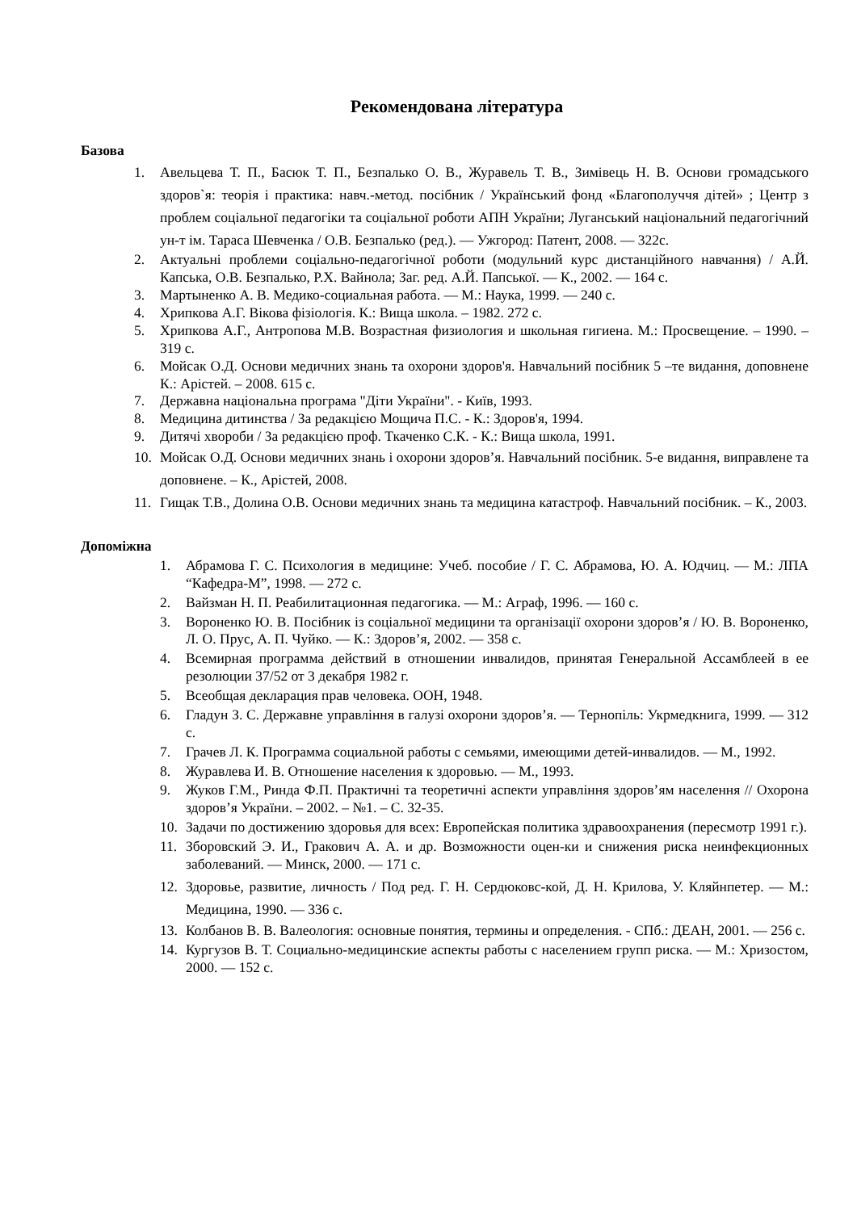Рекомендована література
Базова
1. Авельцева Т. П., Басюк Т. П., Безпалько О. В., Журавель Т. В., Зимівець Н. В. Основи громадського здоров`я: теорія і практика: навч.-метод. посібник / Український фонд «Благополуччя дітей» ; Центр з проблем соціальної педагогіки та соціальної роботи АПН України; Луганський національний педагогічний ун-т ім. Тараса Шевченка / О.В. Безпалько (ред.). — Ужгород: Патент, 2008. — 322с.
2. Актуальні проблеми соціально-педагогічної роботи (модульний курс дистанційного навчання) / А.Й. Капська, О.В. Безпалько, Р.Х. Вайнола; Заг. ред. А.Й. Папської. — К., 2002. — 164 с.
3. Мартыненко А. В. Медико-социальная работа. — М.: Наука, 1999. — 240 с.
4. Хрипкова А.Г. Вікова фізіологія. К.: Вища школа. – 1982. 272 с.
5. Хрипкова А.Г., Антропова М.В. Возрастная физиология и школьная гигиена. М.: Просвещение. – 1990. – 319 с.
6. Мойсак О.Д. Основи медичних знань та охорони здоров'я. Навчальний посібник 5 –те видання, доповнене К.: Арістей. – 2008. 615 с.
7. Державна національна програма "Діти України". - Київ, 1993.
8. Медицина дитинства / За редакцією Мощича П.С. - К.: Здоров'я, 1994.
9. Дитячі хвороби / За редакцією проф. Ткаченко С.К. - К.: Вища школа, 1991.
10. Мойсак О.Д. Основи медичних знань і охорони здоров’я. Навчальний посібник. 5-е видання, виправлене та доповнене. – К., Арістей, 2008.
11. Гищак Т.В., Долина О.В. Основи медичних знань та медицина катастроф. Навчальний посібник. – К., 2003.
Допоміжна
1. Абрамова Г. С. Психология в медицине: Учеб. пособие / Г. С. Абрамова, Ю. А. Юдчиц. — М.: ЛПА “Кафедра-М”, 1998. — 272 с.
2. Вайзман Н. П. Реабилитационная педагогика. — М.: Аграф, 1996. — 160 с.
3. Вороненко Ю. В. Посібник із соціальної медицини та організації охорони здоров’я / Ю. В. Вороненко, Л. О. Прус, А. П. Чуйко. — К.: Здоров’я, 2002. — 358 с.
4. Всемирная программа действий в отношении инвалидов, принятая Генеральной Ассамблеей в ее резолюции 37/52 от 3 декабря 1982 г.
5. Всеобщая декларация прав человека. ООН, 1948.
6. Гладун З. С. Державне управління в галузі охорони здоров’я. — Тернопіль: Укрмедкнига, 1999. — 312 с.
7. Грачев Л. К. Программа социальной работы с семьями, имеющими детей-инвалидов. — М., 1992.
8. Журавлева И. В. Отношение населения к здоровью. — М., 1993.
9. Жуков Г.М., Ринда Ф.П. Практичні та теоретичні аспекти управління здоров’ям населення // Охорона здоров’я України. – 2002. – №1. – С. 32-35.
10. Задачи по достижению здоровья для всех: Европейская политика здравоохранения (пересмотр 1991 г.).
11. Зборовский Э. И., Гракович А. А. и др. Возможности оцен-ки и снижения риска неинфекционных заболеваний. — Минск, 2000. — 171 с.
12. Здоровье, развитие, личность / Под ред. Г. Н. Сердюковс-кой, Д. Н. Крилова, У. Кляйнпетер. — М.: Медицина, 1990. — 336 с.
13. Колбанов В. В. Валеология: основные понятия, термины и определения. - СПб.: ДЕАН, 2001. — 256 с.
14. Кургузов В. Т. Социально-медицинские аспекты работы с населением групп риска. — М.: Хризостом, 2000. — 152 с.